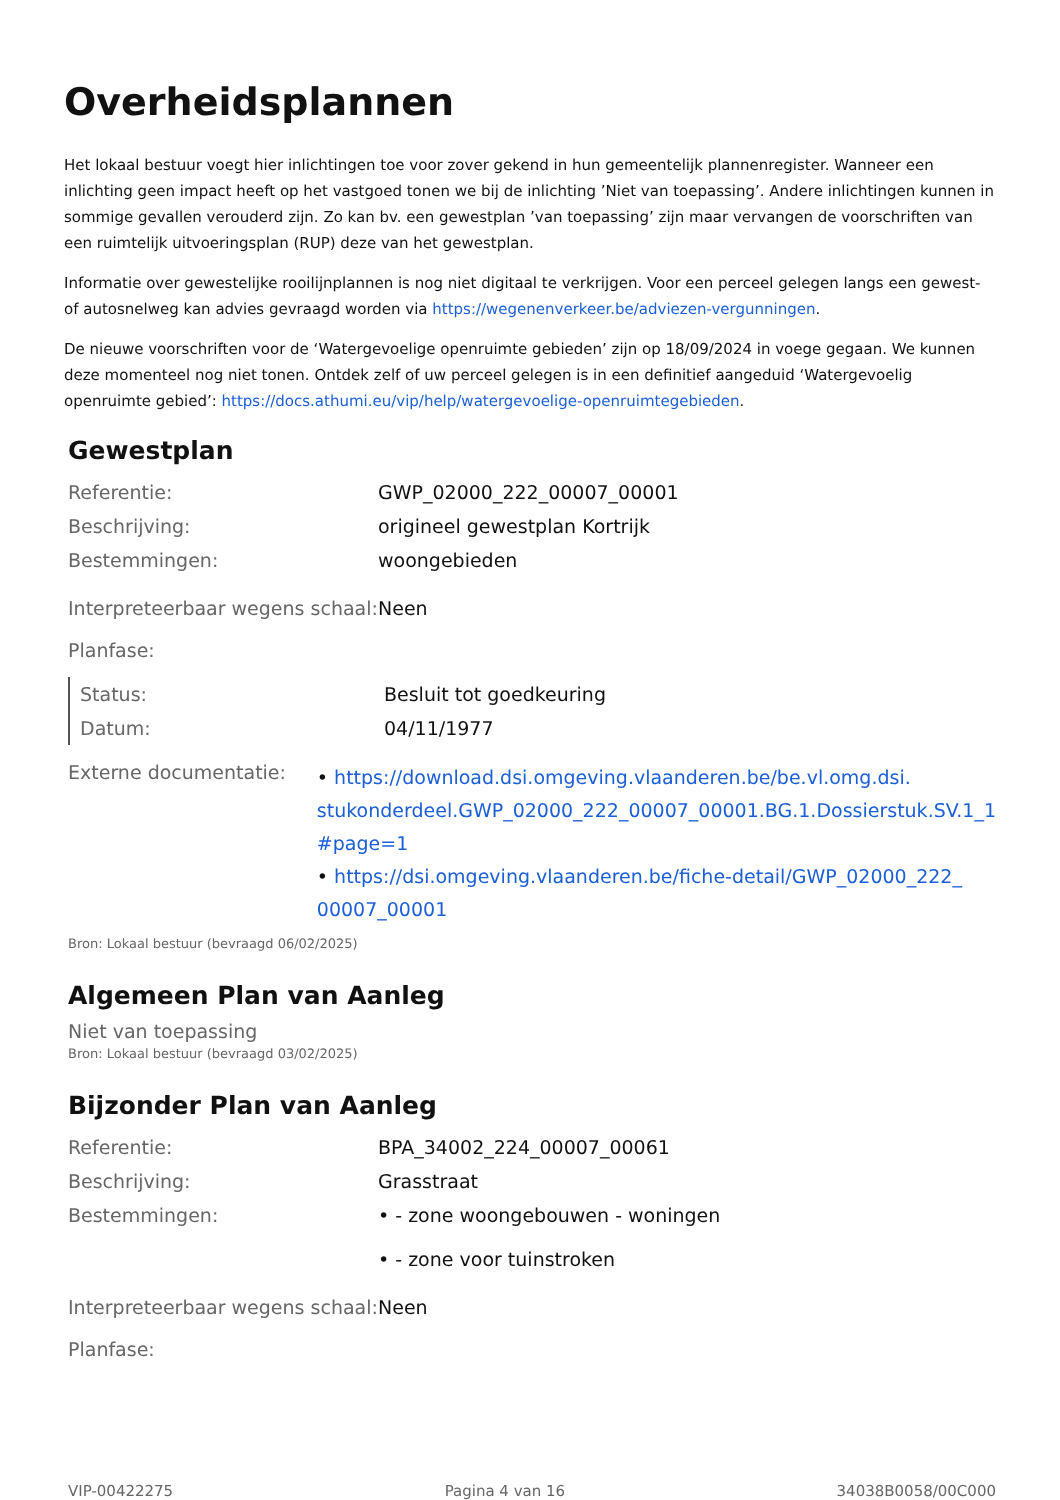Overheidsplannen
Het lokaal bestuur voegt hier inlichtingen toe voor zover gekend in hun gemeentelijk plannenregister. Wanneer een inlichting geen impact heeft op het vastgoed tonen we bij de inlichting ’Niet van toepassing’. Andere inlichtingen kunnen in sommige gevallen verouderd zijn. Zo kan bv. een gewestplan ’van toepassing’ zijn maar vervangen de voorschriften van een ruimtelijk uitvoeringsplan (RUP) deze van het gewestplan.
Informatie over gewestelijke rooilijnplannen is nog niet digitaal te verkrijgen. Voor een perceel gelegen langs een gewest- of autosnelweg kan advies gevraagd worden via https://wegenenverkeer.be/adviezen-vergunningen.
De nieuwe voorschriften voor de ‘Watergevoelige openruimte gebieden’ zijn op 18/09/2024 in voege gegaan. We kunnen deze momenteel nog niet tonen. Ontdek zelf of uw perceel gelegen is in een definitief aangeduid ‘Watergevoelig openruimte gebied’: https://docs.athumi.eu/vip/help/watergevoelige-openruimtegebieden.
Gewestplan
| Referentie: | GWP_02000_222_00007_00001 |
| Beschrijving: | origineel gewestplan Kortrijk |
| Bestemmingen: | woongebieden |
| Interpreteerbaar wegens schaal: | Neen |
| Planfase: | |
| Status: | Besluit tot goedkeuring |
| Datum: | 04/11/1977 |
| Externe documentatie: | • https://download.dsi.omgeving.vlaanderen.be/be.vl.omg.dsi. stukonderdeel.GWP_02000_222_00007_00001.BG.1.Dossierstuk.SV.1_1 #page=1 • https://dsi.omgeving.vlaanderen.be/fiche-detail/GWP_02000_222_ 00007_00001 |
Bron: Lokaal bestuur (bevraagd 06/02/2025)
Algemeen Plan van Aanleg
Niet van toepassing
Bron: Lokaal bestuur (bevraagd 03/02/2025)
Bijzonder Plan van Aanleg
| Referentie: | BPA_34002_224_00007_00061 |
| Beschrijving: | Grasstraat |
| Bestemmingen: | • - zone woongebouwen - woningen • - zone voor tuinstroken |
| Interpreteerbaar wegens schaal: | Neen |
| Planfase: | |
VIP-00422275 Pagina 4 van 16 34038B0058/00C000